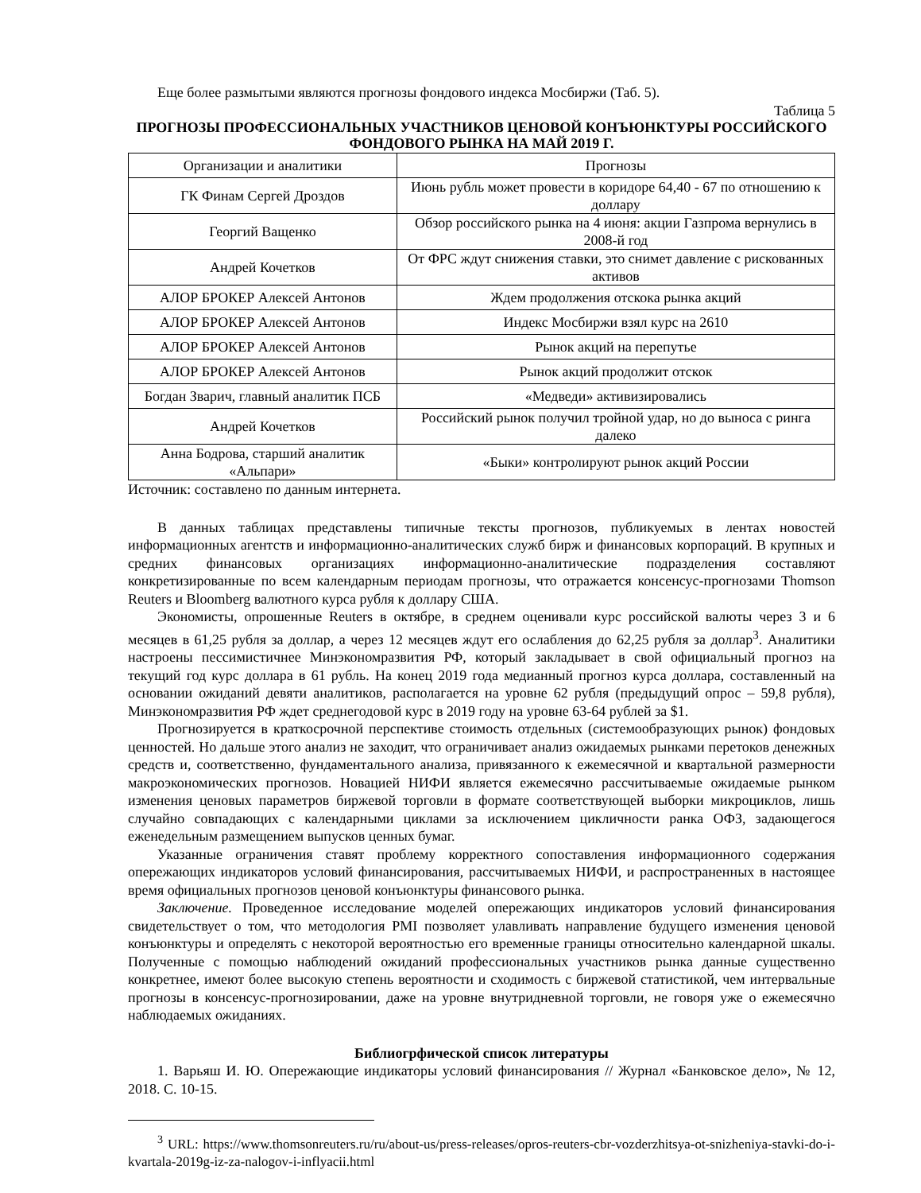Еще более размытыми являются прогнозы фондового индекса Мосбиржи (Таб. 5).
Таблица 5
ПРОГНОЗЫ ПРОФЕССИОНАЛЬНЫХ УЧАСТНИКОВ ЦЕНОВОЙ КОНЪЮНКТУРЫ РОССИЙСКОГО ФОНДОВОГО РЫНКА НА МАЙ 2019 Г.
| Организации и аналитики | Прогнозы |
| ГК Финам Сергей Дроздов | Июнь рубль может провести в коридоре 64,40 - 67 по отношению к доллару |
| Георгий Ващенко | Обзор российского рынка на 4 июня: акции Газпрома вернулись в 2008-й год |
| Андрей Кочетков | От ФРС ждут снижения ставки, это снимет давление с рискованных активов |
| АЛОР БРОКЕР Алексей Антонов | Ждем продолжения отскока рынка акций |
| АЛОР БРОКЕР Алексей Антонов | Индекс Мосбиржи взял курс на 2610 |
| АЛОР БРОКЕР Алексей Антонов | Рынок акций на перепутье |
| АЛОР БРОКЕР Алексей Антонов | Рынок акций продолжит отскок |
| Богдан Зварич, главный аналитик ПСБ | «Медведи» активизировались |
| Андрей Кочетков | Российский рынок получил тройной удар, но до выноса с ринга далеко |
| Анна Бодрова, старший аналитик «Альпари» | «Быки» контролируют рынок акций России |
Источник: составлено по данным интернета.
В данных таблицах представлены типичные тексты прогнозов, публикуемых в лентах новостей информационных агентств и информационно-аналитических служб бирж и финансовых корпораций. В крупных и средних финансовых организациях информационно-аналитические подразделения составляют конкретизированные по всем календарным периодам прогнозы, что отражается консенсус-прогнозами Thomson Reuters и Bloomberg валютного курса рубля к доллару США.
Экономисты, опрошенные Reuters в октябре, в среднем оценивали курс российской валюты через 3 и 6 месяцев в 61,25 рубля за доллар, а через 12 месяцев ждут его ослабления до 62,25 рубля за доллар<sup>3</sup>. Аналитики настроены пессимистичнее Минэкономразвития РФ, который закладывает в свой официальный прогноз на текущий год курс доллара в 61 рубль. На конец 2019 года медианный прогноз курса доллара, составленный на основании ожиданий девяти аналитиков, располагается на уровне 62 рубля (предыдущий опрос – 59,8 рубля), Минэкономразвития РФ ждет среднегодовой курс в 2019 году на уровне 63-64 рублей за $1.
Прогнозируется в краткосрочной перспективе стоимость отдельных (системообразующих рынок) фондовых ценностей. Но дальше этого анализ не заходит, что ограничивает анализ ожидаемых рынками перетоков денежных средств и, соответственно, фундаментального анализа, привязанного к ежемесячной и квартальной размерности макроэкономических прогнозов. Новацией НИФИ является ежемесячно рассчитываемые ожидаемые рынком изменения ценовых параметров биржевой торговли в формате соответствующей выборки микроциклов, лишь случайно совпадающих с календарными циклами за исключением цикличности ранка ОФЗ, задающегося еженедельным размещением выпусков ценных бумаг.
Указанные ограничения ставят проблему корректного сопоставления информационного содержания опережающих индикаторов условий финансирования, рассчитываемых НИФИ, и распространенных в настоящее время официальных прогнозов ценовой конъюнктуры финансового рынка.
Заключение. Проведенное исследование моделей опережающих индикаторов условий финансирования свидетельствует о том, что методология PMI позволяет улавливать направление будущего изменения ценовой конъюнктуры и определять с некоторой вероятностью его временные границы относительно календарной шкалы. Полученные с помощью наблюдений ожиданий профессиональных участников рынка данные существенно конкретнее, имеют более высокую степень вероятности и сходимость с биржевой статистикой, чем интервальные прогнозы в консенсус-прогнозировании, даже на уровне внутридневной торговли, не говоря уже о ежемесячно наблюдаемых ожиданиях.
Библиогрфической список литературы
1. Варьяш И. Ю. Опережающие индикаторы условий финансирования // Журнал «Банковское дело», № 12, 2018. С. 10-15.
<sup>3</sup> URL: https://www.thomsonreuters.ru/ru/about-us/press-releases/opros-reuters-cbr-vozderzhitsya-ot-snizheniya-stavki-do-i-kvartala-2019g-iz-za-nalogov-i-inflyacii.html